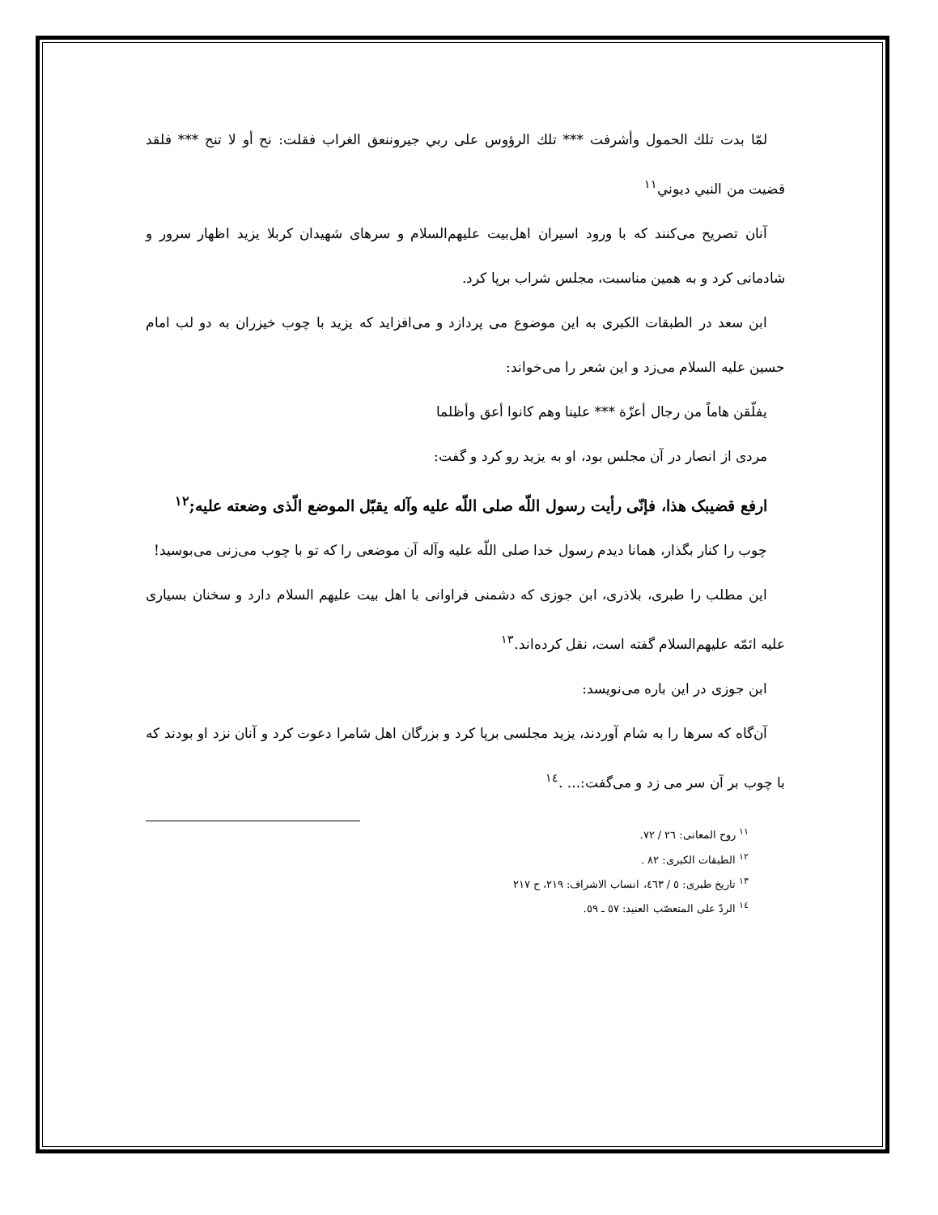لمّا بدت تلك الحمول وأشرفت *** تلك الرؤوس على ربي جيروننعق الغراب فقلت: نح أو لا تنح *** فلقد قضيت من النبي ديوني<sup>١١</sup>
آنان تصریح می‌کنند که با ورود اسیران اهل‌بیت علیهم‌السلام و سرهای شهیدان کربلا یزید اظهار سرور و شادمانی کرد و به همین مناسبت، مجلس شراب برپا کرد.
ابن سعد در الطبقات الکبری به این موضوع می پردازد و می‌افزاید که یزید با چوب خیزران به دو لب امام حسین علیه السلام می‌زد و این شعر را می‌خواند:
یفلّقن هاماً من رجال أعزّة *** علینا وهم کانوا أعق وأظلما
مردی از انصار در آن مجلس بود، او به یزید رو کرد و گفت:
ارفع قضیبک هذا، فإنّی رأیت رسول اللّه صلی اللّه علیه وآله یقبّل الموضع الّذی وضعته علیه;<sup>١٢</sup>
چوب را کنار بگذار، همانا دیدم رسول خدا صلی اللّه علیه وآله آن موضعی را که تو با چوب می‌زنی می‌بوسید!
این مطلب را طبری، بلاذری، ابن جوزی که دشمنی فراوانی با اهل بیت علیهم السلام دارد و سخنان بسیاری علیه ائمّه علیهم‌السلام گفته است، نقل کرده‌اند.<sup>١٣</sup>
ابن جوزی در این باره می‌نویسد:
آن‌گاه که سرها را به شام آوردند، یزید مجلسی برپا کرد و بزرگان اهل شامرا دعوت کرد و آنان نزد او بودند که با چوب بر آن سر می زد و می‌گفت:... .<sup>١٤</sup>
<sup>١١</sup> روح المعانی: ٢٦ / ٧٢.
<sup>١٢</sup> الطبقات الکبری: ٨٢ .
<sup>١٣</sup> تاریخ طبری: ٥ / ٤٦٣، انساب الاشراف: ٢١٩، ح ٢١٧
<sup>١٤</sup> الردّ علی المتعصّب العنید: ٥٧ ـ ٥٩.